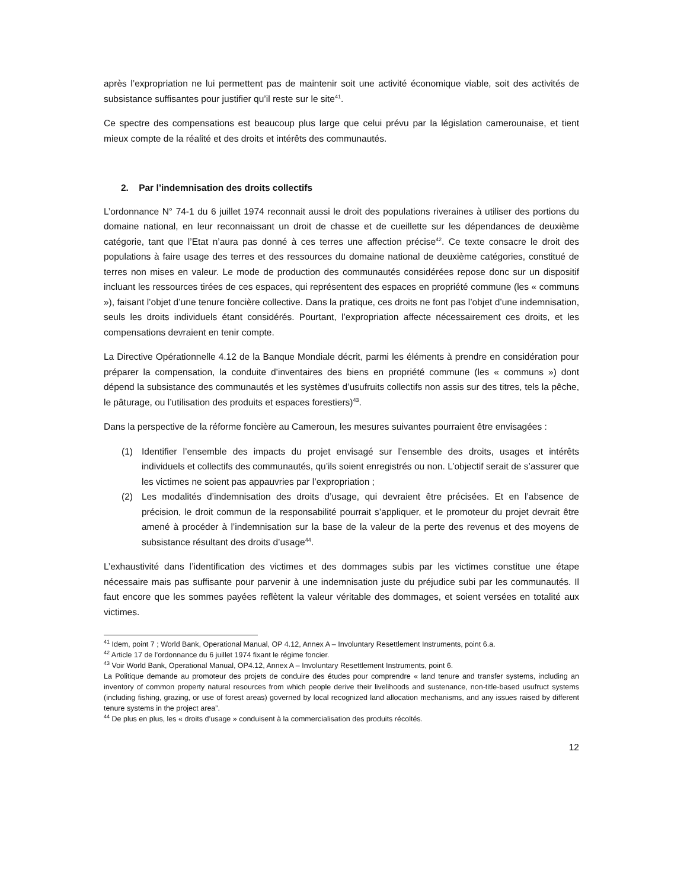après l’expropriation ne lui permettent pas de maintenir soit une activité économique viable, soit des activités de subsistance suffisantes pour justifier qu’il reste sur le site<sup>41</sup>.
Ce spectre des compensations est beaucoup plus large que celui prévu par la législation camerounaise, et tient mieux compte de la réalité et des droits et intérêts des communautés.
2. Par l’indemnisation des droits collectifs
L’ordonnance N° 74-1 du 6 juillet 1974 reconnait aussi le droit des populations riveraines à utiliser des portions du domaine national, en leur reconnaissant un droit de chasse et de cueillette sur les dépendances de deuxième catégorie, tant que l’Etat n’aura pas donné à ces terres une affection précise<sup>42</sup>. Ce texte consacre le droit des populations à faire usage des terres et des ressources du domaine national de deuxième catégories, constitué de terres non mises en valeur. Le mode de production des communautés considérées repose donc sur un dispositif incluant les ressources tirées de ces espaces, qui représentent des espaces en propriété commune (les « communs »), faisant l’objet d’une tenure foncière collective. Dans la pratique, ces droits ne font pas l’objet d’une indemnisation, seuls les droits individuels étant considérés. Pourtant, l’expropriation affecte nécessairement ces droits, et les compensations devraient en tenir compte.
La Directive Opérationnelle 4.12 de la Banque Mondiale décrit, parmi les éléments à prendre en considération pour préparer la compensation, la conduite d’inventaires des biens en propriété commune (les « communs ») dont dépend la subsistance des communautés et les systèmes d’usufruits collectifs non assis sur des titres, tels la pêche, le pâturage, ou l’utilisation des produits et espaces forestiers)<sup>43</sup>.
Dans la perspective de la réforme foncière au Cameroun, les mesures suivantes pourraient être envisagées :
(1) Identifier l’ensemble des impacts du projet envisagé sur l’ensemble des droits, usages et intérêts individuels et collectifs des communautés, qu’ils soient enregistrés ou non. L’objectif serait de s’assurer que les victimes ne soient pas appauvries par l’expropriation ;
(2) Les modalités d’indemnisation des droits d’usage, qui devraient être précisées. Et en l’absence de précision, le droit commun de la responsabilité pourrait s’appliquer, et le promoteur du projet devrait être amené à procéder à l’indemnisation sur la base de la valeur de la perte des revenus et des moyens de subsistance résultant des droits d’usage<sup>44</sup>.
L’exhaustivité dans l’identification des victimes et des dommages subis par les victimes constitue une étape nécessaire mais pas suffisante pour parvenir à une indemnisation juste du préjudice subi par les communautés. Il faut encore que les sommes payées reflètent la valeur véritable des dommages, et soient versées en totalité aux victimes.
<sup>41</sup> Idem, point 7 ; World Bank, Operational Manual, OP 4.12, Annex A – Involuntary Resettlement Instruments, point 6.a.
<sup>42</sup> Article 17 de l’ordonnance du 6 juillet 1974 fixant le régime foncier.
<sup>43</sup> Voir World Bank, Operational Manual, OP4.12, Annex A – Involuntary Resettlement Instruments, point 6.
La Politique demande au promoteur des projets de conduire des études pour comprendre « land tenure and transfer systems, including an inventory of common property natural resources from which people derive their livelihoods and sustenance, non-title-based usufruct systems (including fishing, grazing, or use of forest areas) governed by local recognized land allocation mechanisms, and any issues raised by different tenure systems in the project area”.
<sup>44</sup> De plus en plus, les « droits d’usage » conduisent à la commercialisation des produits récoltés.
12